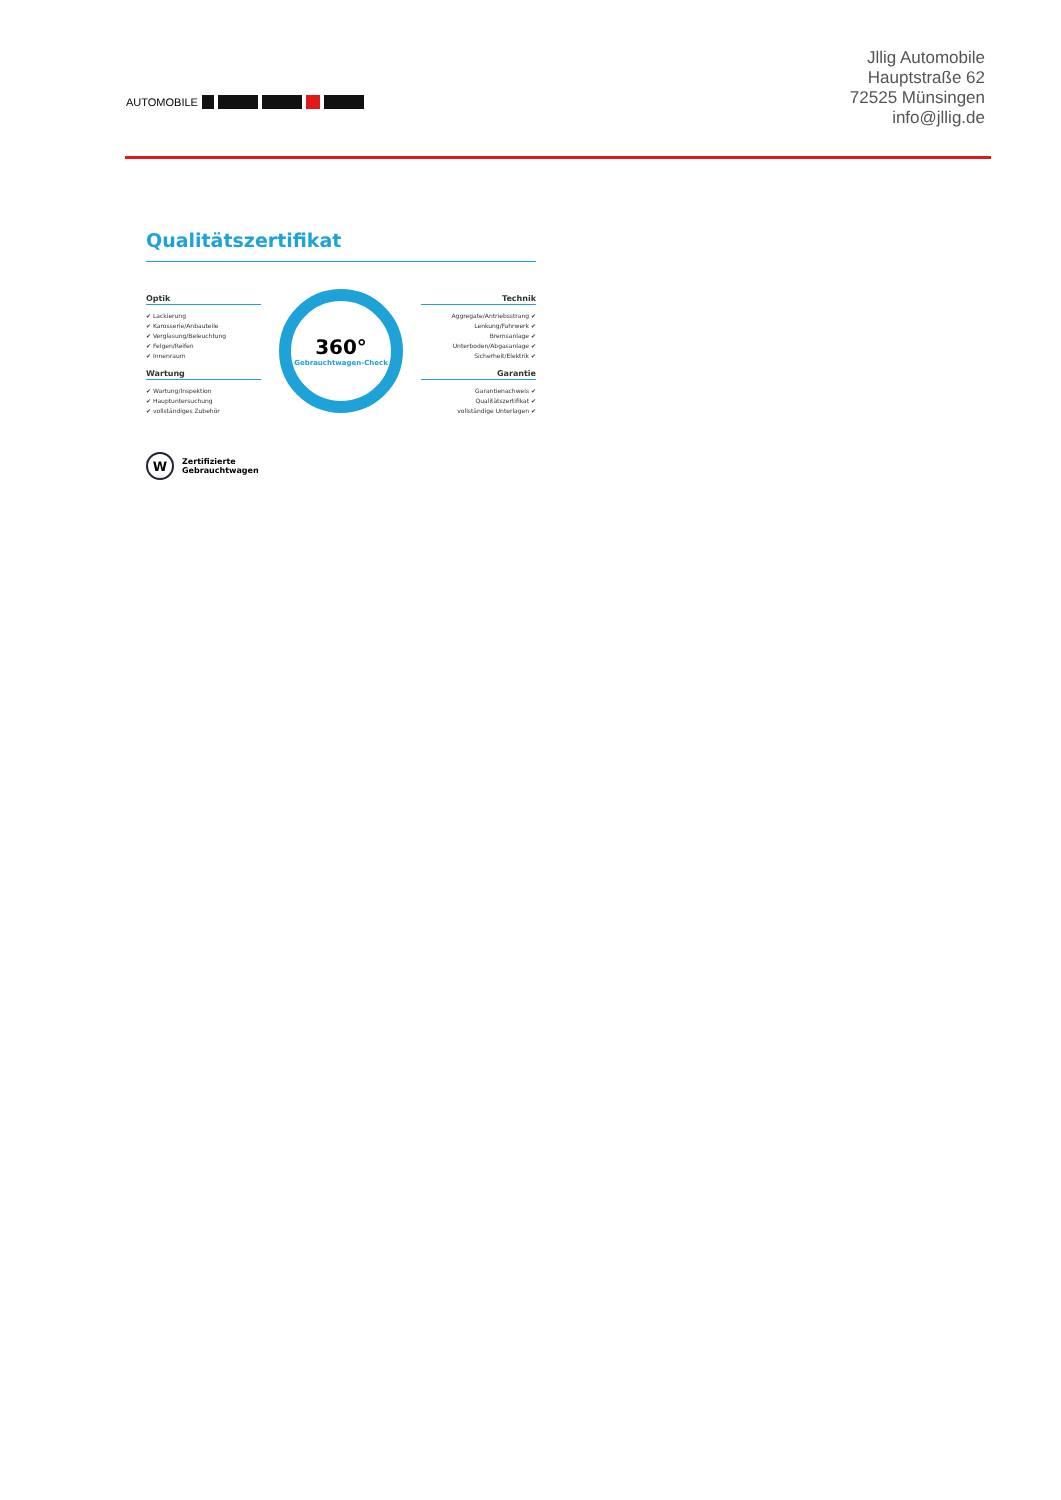AUTOMOBILE
Jllig Automobile
Hauptstraße 62
72525 Münsingen
info@jllig.de
Qualitätszertifikat
Optik
✔ Lackierung
✔ Karosserie/Anbauteile
✔ Verglasung/Beleuchtung
✔ Felgen/Reifen
✔ Innenraum
Wartung
✔ Wartung/Inspektion
✔ Hauptuntersuchung
✔ vollständiges Zubehör
360°
Gebrauchtwagen-Check
Technik
Aggregate/Antriebsstrang ✔
Lenkung/Fahrwerk ✔
Bremsanlage ✔
Unterboden/Abgasanlage ✔
Sicherheit/Elektrik ✔
Garantie
Garantienachweis ✔
Qualitätszertifikat ✔
vollständige Unterlagen ✔
W
Zertifizierte
Gebrauchtwagen